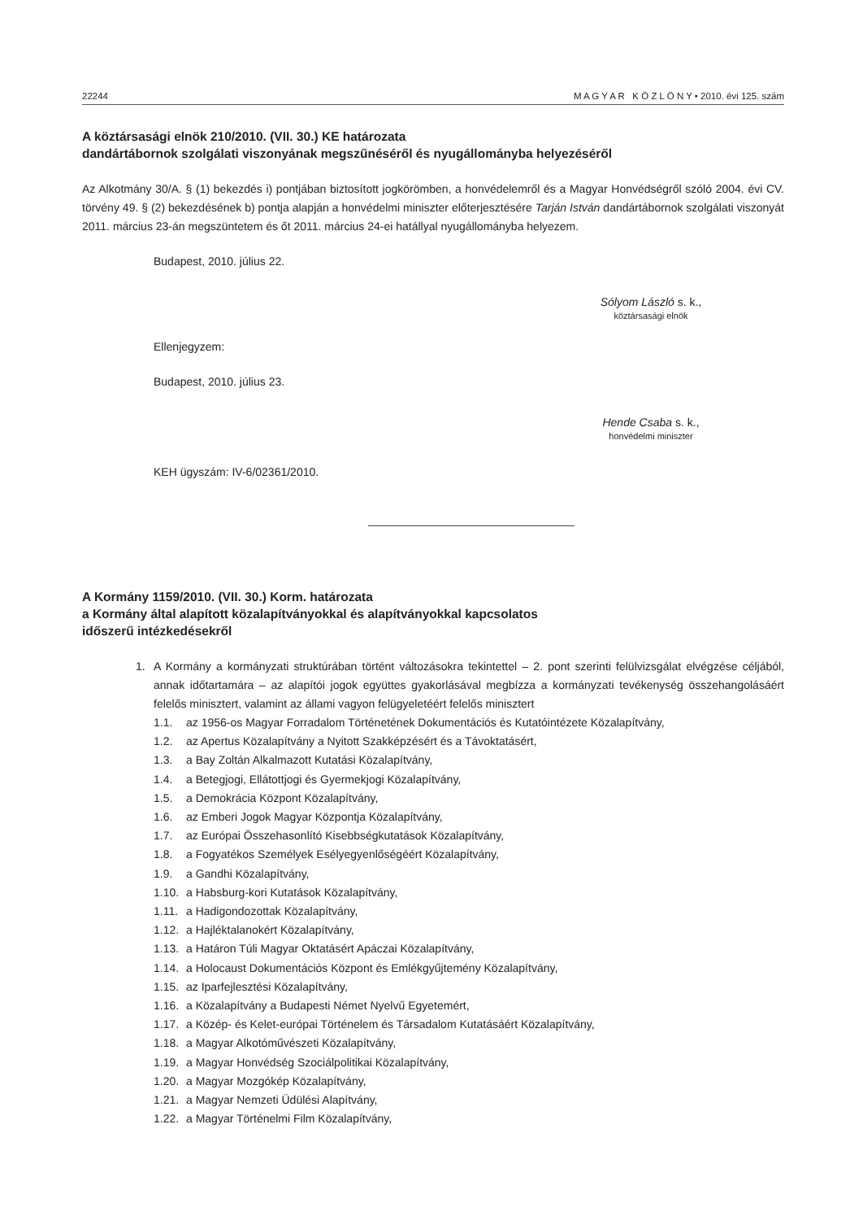22244 M A G Y A R K Ö Z L Ö N Y • 2010. évi 125. szám
A köztársasági elnök 210/2010. (VII. 30.) KE határozata
dandártábornok szolgálati viszonyának megszűnéséről és nyugállományba helyezéséről
Az Alkotmány 30/A. § (1) bekezdés i) pontjában biztosított jogkörömben, a honvédelemről és a Magyar Honvédségről szóló 2004. évi CV. törvény 49. § (2) bekezdésének b) pontja alapján a honvédelmi miniszter előterjesztésére Tarján István dandártábornok szolgálati viszonyát 2011. március 23-án megszüntetem és őt 2011. március 24-ei hatállyal nyugállományba helyezem.
Budapest, 2010. július 22.
Sólyom László s. k.,
köztársasági elnök
Ellenjegyzem:
Budapest, 2010. július 23.
Hende Csaba s. k.,
honvédelmi miniszter
KEH ügyszám: IV-6/02361/2010.
A Kormány 1159/2010. (VII. 30.) Korm. határozata
a Kormány által alapított közalapítványokkal és alapítványokkal kapcsolatos
időszerű intézkedésekről
1. A Kormány a kormányzati struktúrában történt változásokra tekintettel – 2. pont szerinti felülvizsgálat elvégzése céljából, annak időtartamára – az alapítói jogok együttes gyakorlásával megbízza a kormányzati tevékenység összehangolásáért felelős minisztert, valamint az állami vagyon felügyeletéért felelős minisztert
1.1. az 1956-os Magyar Forradalom Történetének Dokumentációs és Kutatóintézete Közalapítvány,
1.2. az Apertus Közalapítvány a Nyitott Szakképzésért és a Távoktatásért,
1.3. a Bay Zoltán Alkalmazott Kutatási Közalapítvány,
1.4. a Betegjogi, Ellátottjogi és Gyermekjogi Közalapítvány,
1.5. a Demokrácia Központ Közalapítvány,
1.6. az Emberi Jogok Magyar Központja Közalapítvány,
1.7. az Európai Összehasonlító Kisebbségkutatások Közalapítvány,
1.8. a Fogyatékos Személyek Esélyegyenlőségéért Közalapítvány,
1.9. a Gandhi Közalapítvány,
1.10. a Habsburg-kori Kutatások Közalapítvány,
1.11. a Hadigondozottak Közalapítvány,
1.12. a Hajléktalanokért Közalapítvány,
1.13. a Határon Túli Magyar Oktatásért Apáczai Közalapítvány,
1.14. a Holocaust Dokumentációs Központ és Emlékgyűjtemény Közalapítvány,
1.15. az Iparfejlesztési Közalapítvány,
1.16. a Közalapítvány a Budapesti Német Nyelvű Egyetemért,
1.17. a Közép- és Kelet-európai Történelem és Társadalom Kutatásáért Közalapítvány,
1.18. a Magyar Alkotóművészeti Közalapítvány,
1.19. a Magyar Honvédség Szociálpolitikai Közalapítvány,
1.20. a Magyar Mozgókép Közalapítvány,
1.21. a Magyar Nemzeti Üdülési Alapítvány,
1.22. a Magyar Történelmi Film Közalapítvány,